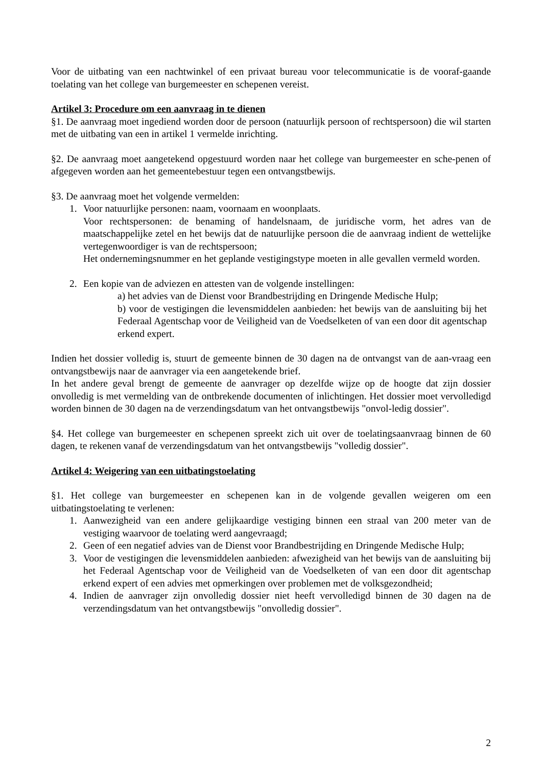Voor de uitbating van een nachtwinkel of een privaat bureau voor telecommunicatie is de vooraf-gaande toelating van het college van burgemeester en schepenen vereist.
Artikel 3: Procedure om een aanvraag in te dienen
§1. De aanvraag moet ingediend worden door de persoon (natuurlijk persoon of rechtspersoon) die wil starten met de uitbating van een in artikel 1 vermelde inrichting.
§2. De aanvraag moet aangetekend opgestuurd worden naar het college van burgemeester en sche-penen of afgegeven worden aan het gemeentebestuur tegen een ontvangstbewijs.
§3. De aanvraag moet het volgende vermelden:
1. Voor natuurlijke personen: naam, voornaam en woonplaats.
Voor rechtspersonen: de benaming of handelsnaam, de juridische vorm, het adres van de maatschappelijke zetel en het bewijs dat de natuurlijke persoon die de aanvraag indient de wettelijke vertegenwoordiger is van de rechtspersoon;
Het ondernemingsnummer en het geplande vestigingstype moeten in alle gevallen vermeld worden.
2. Een kopie van de adviezen en attesten van de volgende instellingen:
a) het advies van de Dienst voor Brandbestrijding en Dringende Medische Hulp;
b) voor de vestigingen die levensmiddelen aanbieden: het bewijs van de aansluiting bij het Federaal Agentschap voor de Veiligheid van de Voedselketen of van een door dit agentschap erkend expert.
Indien het dossier volledig is, stuurt de gemeente binnen de 30 dagen na de ontvangst van de aan-vraag een ontvangstbewijs naar de aanvrager via een aangetekende brief.
In het andere geval brengt de gemeente de aanvrager op dezelfde wijze op de hoogte dat zijn dossier onvolledig is met vermelding van de ontbrekende documenten of inlichtingen. Het dossier moet vervolledigd worden binnen de 30 dagen na de verzendingsdatum van het ontvangstbewijs "onvol-ledig dossier".
§4. Het college van burgemeester en schepenen spreekt zich uit over de toelatingsaanvraag binnen de 60 dagen, te rekenen vanaf de verzendingsdatum van het ontvangstbewijs "volledig dossier".
Artikel 4: Weigering van een uitbatingstoelating
§1. Het college van burgemeester en schepenen kan in de volgende gevallen weigeren om een uitbatingstoelating te verlenen:
1. Aanwezigheid van een andere gelijkaardige vestiging binnen een straal van 200 meter van de vestiging waarvoor de toelating werd aangevraagd;
2. Geen of een negatief advies van de Dienst voor Brandbestrijding en Dringende Medische Hulp;
3. Voor de vestigingen die levensmiddelen aanbieden: afwezigheid van het bewijs van de aansluiting bij het Federaal Agentschap voor de Veiligheid van de Voedselketen of van een door dit agentschap erkend expert of een advies met opmerkingen over problemen met de volksgezondheid;
4. Indien de aanvrager zijn onvolledig dossier niet heeft vervolledigd binnen de 30 dagen na de verzendingsdatum van het ontvangstbewijs "onvolledig dossier".
2